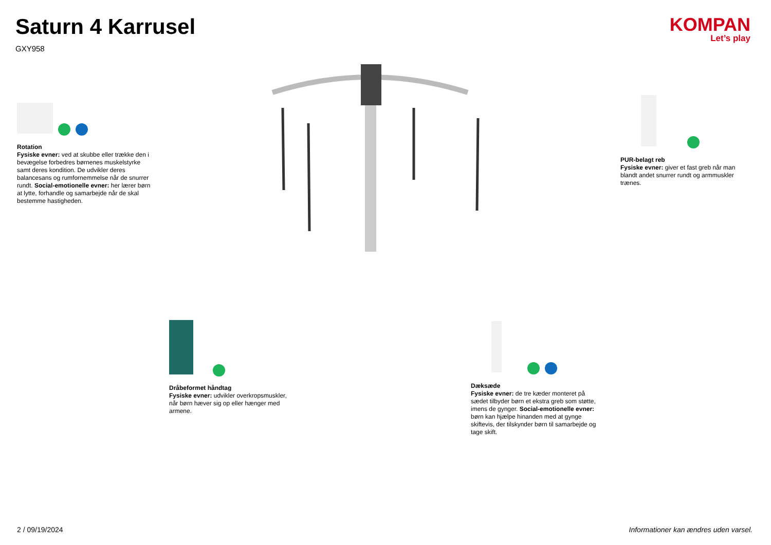Saturn 4 Karrusel
GXY958
KOMPAN
Let’s play
Rotation
Fysiske evner: ved at skubbe eller trække den i bevægelse forbedres børnenes muskelstyrke samt deres kondition. De udvikler deres balancesans og rumfornemmelse når de snurrer rundt. Social-emotionelle evner: her lærer børn at lytte, forhandle og samarbejde når de skal bestemme hastigheden.
PUR-belagt reb
Fysiske evner: giver et fast greb når man blandt andet snurrer rundt og armmuskler trænes.
Dråbeformet håndtag
Fysiske evner: udvikler overkropsmuskler, når børn hæver sig op eller hænger med armene.
Dæksæde
Fysiske evner: de tre kæder monteret på sædet tilbyder børn et ekstra greb som støtte, imens de gynger. Social-emotionelle evner: børn kan hjælpe hinanden med at gynge skiftevis, der tilskynder børn til samarbejde og tage skift.
2 / 09/19/2024
Informationer kan ændres uden varsel.